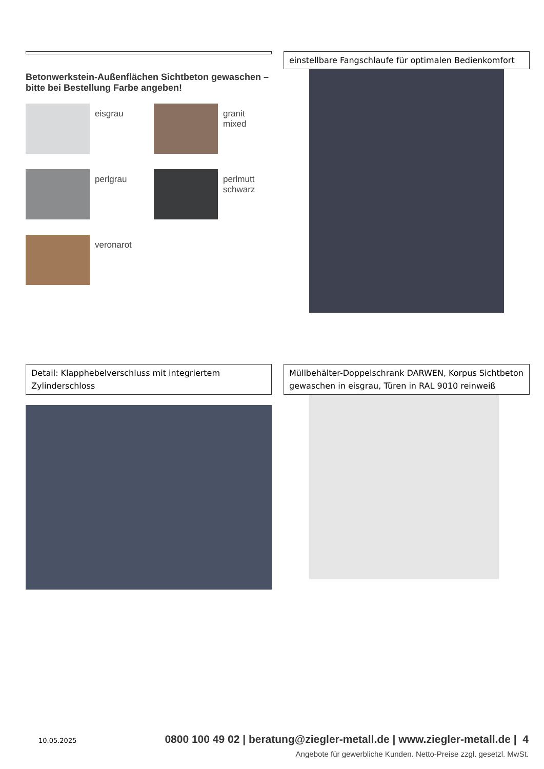Betonwerkstein-Außenflächen Sichtbeton gewaschen –
bitte bei Bestellung Farbe angeben!
eisgrau
granit mixed
perlgrau
perlmutt
schwarz
veronarot
einstellbare Fangschlaufe für optimalen Bedienkomfort
Detail: Klapphebelverschluss mit integriertem Zylinderschloss
Müllbehälter-Doppelschrank DARWEN, Korpus Sichtbeton gewaschen in eisgrau, Türen in RAL 9010 reinweiß
10.05.2025 0800 100 49 02 | beratung@ziegler-metall.de | www.ziegler-metall.de | 4
Angebote für gewerbliche Kunden. Netto-Preise zzgl. gesetzl. MwSt.